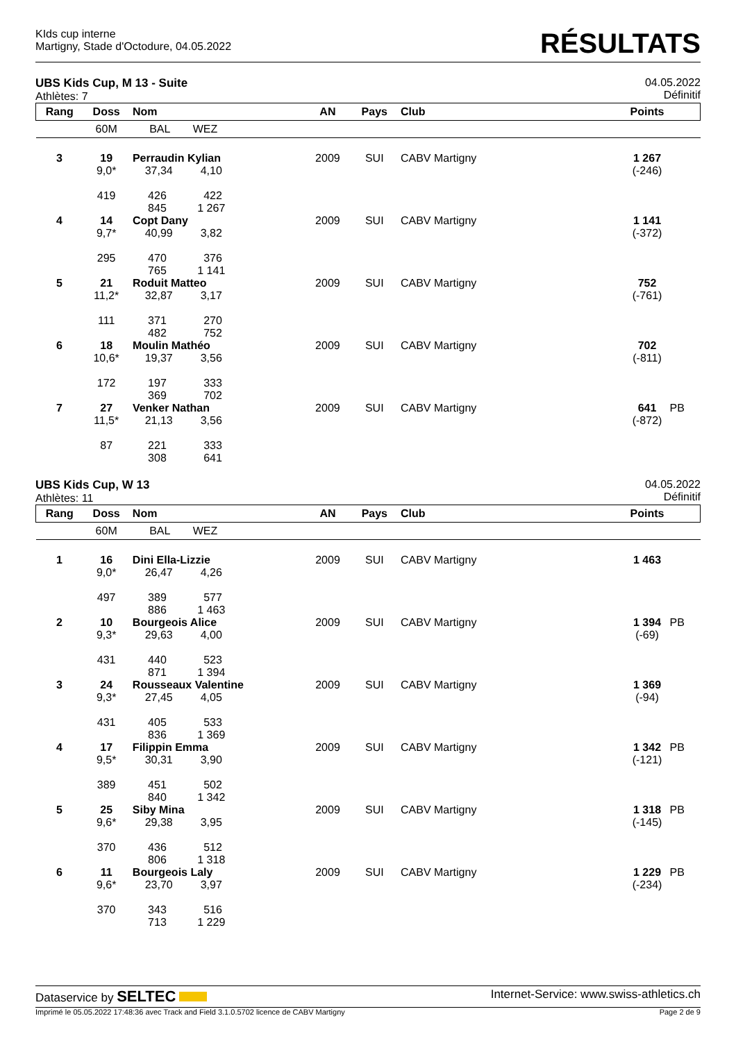KIds cup interne
Martigny, Stade d'Octodure, 04.05.2022
RÉSULTATS
UBS Kids Cup, M 13 - Suite
Athlètes: 7
04.05.2022
Définitif
| Rang | Doss | Nom | | AN | Pays | Club | Points | |
| --- | --- | --- | --- | --- | --- | --- | --- | --- |
| | 60M | BAL | WEZ | | | | | |
| 3 | 19 9,0* | Perraudin Kylian 37,34 4,10 | | 2009 | SUI | CABV Martigny | 1 267 (-246) | |
| | 419 | 426 422 845 1 267 | | | | | | |
| 4 | 14 9,7* | Copt Dany 40,99 3,82 | | 2009 | SUI | CABV Martigny | 1 141 (-372) | |
| | 295 | 470 376 765 1 141 | | | | | | |
| 5 | 21 11,2* | Roduit Matteo 32,87 3,17 | | 2009 | SUI | CABV Martigny | 752 (-761) | |
| | 111 | 371 270 482 752 | | | | | | |
| 6 | 18 10,6* | Moulin Mathéo 19,37 3,56 | | 2009 | SUI | CABV Martigny | 702 (-811) | |
| | 172 | 197 333 369 702 | | | | | | |
| 7 | 27 11,5* | Venker Nathan 21,13 3,56 | | 2009 | SUI | CABV Martigny | 641 (-872) | PB |
| | 87 | 221 333 308 641 | | | | | | |
UBS Kids Cup, W 13
Athlètes: 11
04.05.2022
Définitif
| Rang | Doss | Nom | | AN | Pays | Club | Points | |
| --- | --- | --- | --- | --- | --- | --- | --- | --- |
| | 60M | BAL | WEZ | | | | | |
| 1 | 16 9,0* | Dini Ella-Lizzie 26,47 4,26 | | 2009 | SUI | CABV Martigny | 1 463 | |
| | 497 | 389 577 886 1 463 | | | | | | |
| 2 | 10 9,3* | Bourgeois Alice 29,63 4,00 | | 2009 | SUI | CABV Martigny | 1 394 (-69) | PB |
| | 431 | 440 523 871 1 394 | | | | | | |
| 3 | 24 9,3* | Rousseaux Valentine 27,45 4,05 | | 2009 | SUI | CABV Martigny | 1 369 (-94) | |
| | 431 | 405 533 836 1 369 | | | | | | |
| 4 | 17 9,5* | Filippin Emma 30,31 3,90 | | 2009 | SUI | CABV Martigny | 1 342 (-121) | PB |
| | 389 | 451 502 840 1 342 | | | | | | |
| 5 | 25 9,6* | Siby Mina 29,38 3,95 | | 2009 | SUI | CABV Martigny | 1 318 (-145) | PB |
| | 370 | 436 512 806 1 318 | | | | | | |
| 6 | 11 9,6* | Bourgeois Laly 23,70 3,97 | | 2009 | SUI | CABV Martigny | 1 229 (-234) | PB |
| | 370 | 343 516 713 1 229 | | | | | | |
Dataservice by SELTEC
Internet-Service: www.swiss-athletics.ch
Imprimé le 05.05.2022 17:48:36 avec Track and Field 3.1.0.5702 licence de CABV Martigny
Page 2 de 9